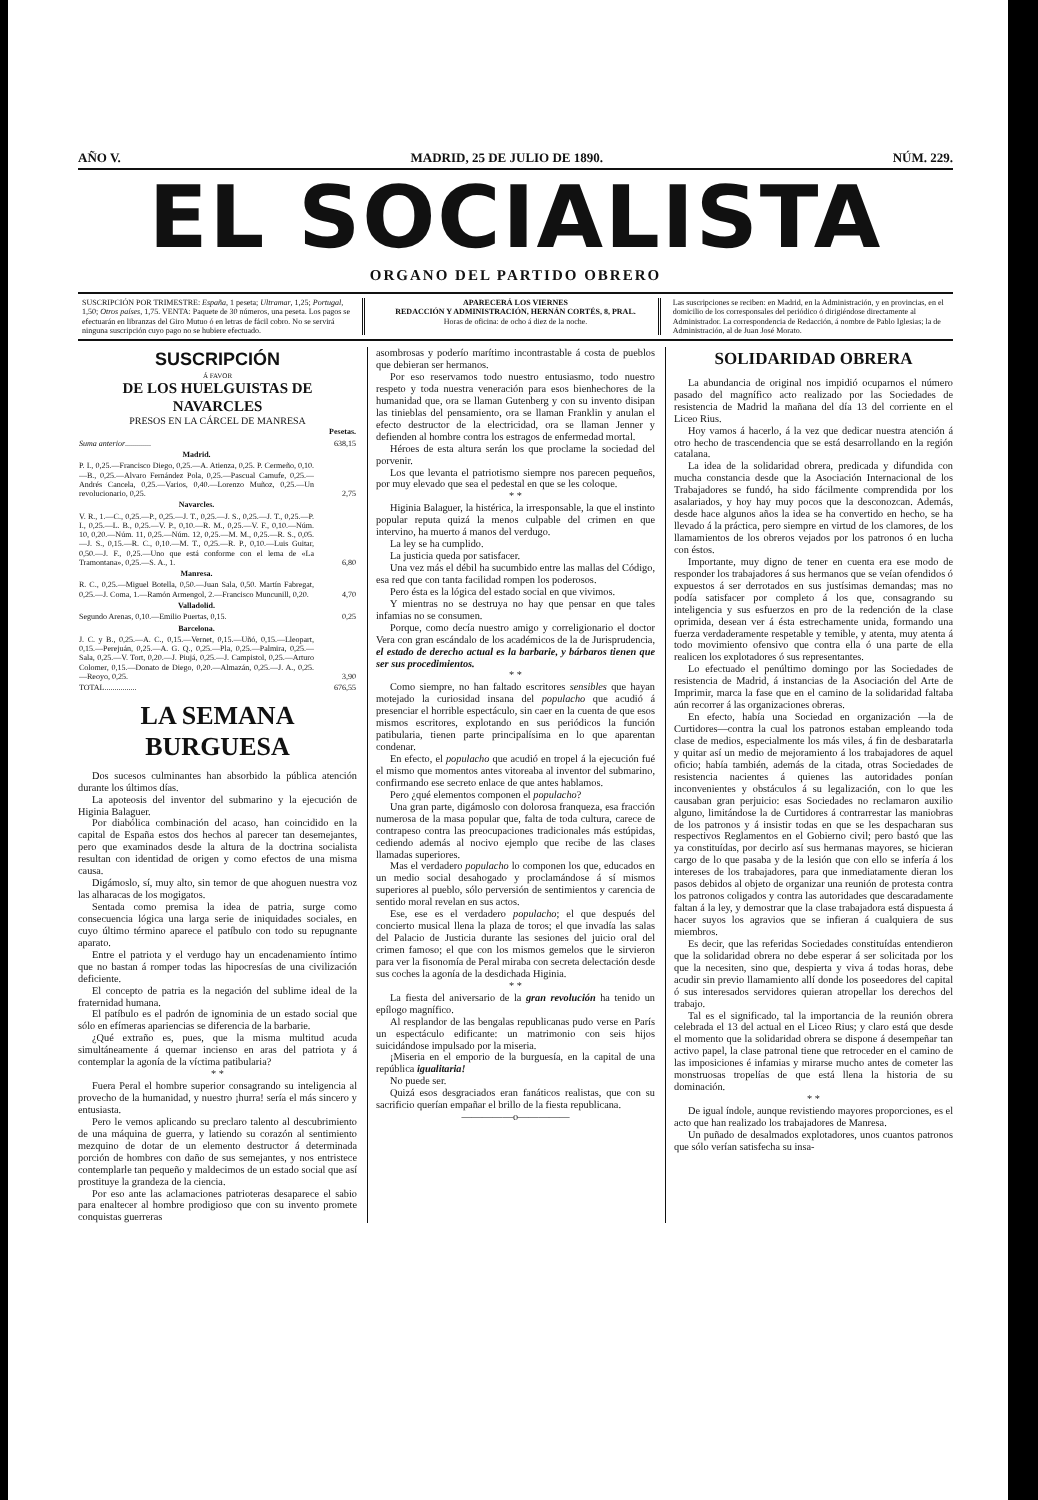AÑO V. MADRID, 25 DE JULIO DE 1890. NÚM. 229.
EL SOCIALISTA
ORGANO DEL PARTIDO OBRERO
SUSCRIPCIÓN POR TRIMESTRE: España, 1 peseta; Ultramar, 1,25; Portugal, 1,50; Otros países, 1,75. VENTA: Paquete de 30 números, una peseta. Los pagos se efectuarán en libranzas del Giro Mutuo ó en letras de fácil cobro. No se servirá ninguna suscripción cuyo pago no se hubiere efectuado.
APARECERÁ LOS VIERNES
REDACCIÓN Y ADMINISTRACIÓN, HERNÁN CORTÉS, 8, PRAL.
Horas de oficina: de ocho á diez de la noche.
Las suscripciones se reciben: en Madrid, en la Administración, y en provincias, en el domicilio de los corresponsales del periódico ó dirigiéndose directamente al Administrador. La correspondencia de Redacción, á nombre de Pablo Iglesias; la de Administración, al de Juan José Morato.
SUSCRIPCIÓN
Á FAVOR
DE LOS HUELGUISTAS DE NAVARCLES
PRESOS EN LA CÁRCEL DE MANRESA
| | Pesetas. |
| --- | --- |
| Suma anterior ............. | 638,15 |
| Madrid. | |
| P. I., 0,25.—Francisco Diego, 0,25.—A. Atienza, 0,25. P. Cermeño, 0,10.—B., 0,25.—Alvaro Fernández Pola, 0,25.—Pascual Camufe, 0,25.—Andrés Cancela, 0,25.—Varios, 0,40.—Lorenzo Muñoz, 0,25.—Un revolucionario, 0,25. | 2,75 |
| Navarcles. | |
| V. R., 1.—C., 0,25.—P., 0,25.—J. T., 0,25.—J. S., 0,25.—J. T., 0,25.—P. I., 0,25.—L. B., 0,25.—V. P., 0,10.—R. M., 0,25.—V. F., 0,10.—Núm. 10, 0,20.—Núm. 11, 0,25.—Núm. 12, 0,25.—M. M., 0,25.—R. S., 0,05.—J. S., 0,15.—R. C., 0,10.—M. T., 0,25.—R. P., 0,10.—Luis Guitar, 0,50.—J. F., 0,25.—Uno que está conforme con el lema de «La Tramontana», 0,25.—S. A., 1. | 6,80 |
| Manresa. | |
| R. C., 0,25.—Miguel Botella, 0,50.—Juan Sala, 0,50. Martín Fabregat, 0,25.—J. Coma, 1.—Ramón Armengol, 2.—Francisco Muncunill, 0,20. | 4,70 |
| Valladolid. | |
| Segundo Arenas, 0,10.—Emilio Puertas, 0,15. | 0,25 |
| Barcelona. | |
| J. C. y B., 0,25.—A. C., 0,15.—Vernet, 0,15.—Uñó, 0,15.—Lleopart, 0,15.—Perejuán, 0,25.—A. G. Q., 0,25.—Pla, 0,25.—Palmira, 0,25.—Sala, 0,25.—V. Tort, 0,20.—J. Piujá, 0,25.—J. Campistol, 0,25.—Arturo Colomer, 0,15.—Donato de Diego, 0,20.—Almazán, 0,25.—J. A., 0,25.—Reoyo, 0,25. | 3,90 |
| TOTAL................ | 676,55 |
LA SEMANA BURGUESA
Dos sucesos culminantes han absorbido la pública atención durante los últimos días.
La apoteosis del inventor del submarino y la ejecución de Higinia Balaguer.
Por diabólica combinación del acaso, han coincidido en la capital de España estos dos hechos al parecer tan desemejantes, pero que examinados desde la altura de la doctrina socialista resultan con identidad de origen y como efectos de una misma causa.
Digámoslo, sí, muy alto, sin temor de que ahoguen nuestra voz las alharacas de los mogigatos.
Sentada como premisa la idea de patria, surge como consecuencia lógica una larga serie de iniquidades sociales, en cuyo último término aparece el patíbulo con todo su repugnante aparato.
Entre el patriota y el verdugo hay un encadenamiento íntimo que no bastan á romper todas las hipocresías de una civilización deficiente.
El concepto de patria es la negación del sublime ideal de la fraternidad humana.
El patíbulo es el padrón de ignominia de un estado social que sólo en efímeras apariencias se diferencia de la barbarie.
¿Qué extraño es, pues, que la misma multitud acuda simultáneamente á quemar incienso en aras del patriota y á contemplar la agonía de la víctima patibularia?
* *
Fuera Peral el hombre superior consagrando su inteligencia al provecho de la humanidad, y nuestro ¡hurra! sería el más sincero y entusiasta.
Pero le vemos aplicando su preclaro talento al descubrimiento de una máquina de guerra, y latiendo su corazón al sentimiento mezquino de dotar de un elemento destructor á determinada porción de hombres con daño de sus semejantes, y nos entristece contemplarle tan pequeño y maldecimos de un estado social que así prostituye la grandeza de la ciencia.
Por eso ante las aclamaciones patrioteras desaparece el sabio para enaltecer al hombre prodigioso que con su invento promete conquistas guerreras
asombrosas y poderío marítimo incontrastable á costa de pueblos que debieran ser hermanos.
Por eso reservamos todo nuestro entusiasmo, todo nuestro respeto y toda nuestra veneración para esos bienhechores de la humanidad que, ora se llaman Gutenberg y con su invento disipan las tinieblas del pensamiento, ora se llaman Franklin y anulan el efecto destructor de la electricidad, ora se llaman Jenner y defienden al hombre contra los estragos de enfermedad mortal.
Héroes de esta altura serán los que proclame la sociedad del porvenir.
Los que levanta el patriotismo siempre nos parecen pequeños, por muy elevado que sea el pedestal en que se les coloque.
* *
Higinia Balaguer, la histérica, la irresponsable, la que el instinto popular reputa quizá la menos culpable del crimen en que intervino, ha muerto á manos del verdugo.
La ley se ha cumplido.
La justicia queda por satisfacer.
Una vez más el débil ha sucumbido entre las mallas del Código, esa red que con tanta facilidad rompen los poderosos.
Pero ésta es la lógica del estado social en que vivimos.
Y mientras no se destruya no hay que pensar en que tales infamias no se consumen.
Porque, como decía nuestro amigo y correligionario el doctor Vera con gran escándalo de los académicos de la de Jurisprudencia, el estado de derecho actual es la barbarie, y bárbaros tienen que ser sus procedimientos.
* *
Como siempre, no han faltado escritores sensibles que hayan motejado la curiosidad insana del populacho que acudió á presenciar el horrible espectáculo, sin caer en la cuenta de que esos mismos escritores, explotando en sus periódicos la función patibularia, tienen parte principalísima en lo que aparentan condenar.
En efecto, el populacho que acudió en tropel á la ejecución fué el mismo que momentos antes vitoreaba al inventor del submarino, confirmando ese secreto enlace de que antes hablamos.
Pero ¿qué elementos componen el populacho?
Una gran parte, digámoslo con dolorosa franqueza, esa fracción numerosa de la masa popular que, falta de toda cultura, carece de contrapeso contra las preocupaciones tradicionales más estúpidas, cediendo además al nocivo ejemplo que recibe de las clases llamadas superiores.
Mas el verdadero populacho lo componen los que, educados en un medio social desahogado y proclamándose á sí mismos superiores al pueblo, sólo perversión de sentimientos y carencia de sentido moral revelan en sus actos.
Ese, ese es el verdadero populacho; el que después del concierto musical llena la plaza de toros; el que invadía las salas del Palacio de Justicia durante las sesiones del juicio oral del crimen famoso; el que con los mismos gemelos que le sirvieron para ver la fisonomía de Peral miraba con secreta delectación desde sus coches la agonía de la desdichada Higinia.
* *
La fiesta del aniversario de la gran revolución ha tenido un epílogo magnífico.
Al resplandor de las bengalas republicanas pudo verse en París un espectáculo edificante: un matrimonio con seis hijos suicidándose impulsado por la miseria.
¡Miseria en el emporio de la burguesía, en la capital de una república igualitaria!
No puede ser.
Quizá esos desgraciados eran fanáticos realistas, que con su sacrificio querían empañar el brillo de la fiesta republicana.
—————o—————
SOLIDARIDAD OBRERA
La abundancia de original nos impidió ocuparnos el número pasado del magnífico acto realizado por las Sociedades de resistencia de Madrid la mañana del día 13 del corriente en el Liceo Rius.
Hoy vamos á hacerlo, á la vez que dedicar nuestra atención á otro hecho de trascendencia que se está desarrollando en la región catalana.
La idea de la solidaridad obrera, predicada y difundida con mucha constancia desde que la Asociación Internacional de los Trabajadores se fundó, ha sido fácilmente comprendida por los asalariados, y hoy hay muy pocos que la desconozcan. Además, desde hace algunos años la idea se ha convertido en hecho, se ha llevado á la práctica, pero siempre en virtud de los clamores, de los llamamientos de los obreros vejados por los patronos ó en lucha con éstos.
Importante, muy digno de tener en cuenta era ese modo de responder los trabajadores á sus hermanos que se veían ofendidos ó expuestos á ser derrotados en sus justísimas demandas; mas no podía satisfacer por completo á los que, consagrando su inteligencia y sus esfuerzos en pro de la redención de la clase oprimida, desean ver á ésta estrechamente unida, formando una fuerza verdaderamente respetable y temible, y atenta, muy atenta á todo movimiento ofensivo que contra ella ó una parte de ella realicen los explotadores ó sus representantes.
Lo efectuado el penúltimo domingo por las Sociedades de resistencia de Madrid, á instancias de la Asociación del Arte de Imprimir, marca la fase que en el camino de la solidaridad faltaba aún recorrer á las organizaciones obreras.
En efecto, había una Sociedad en organización —la de Curtidores—contra la cual los patronos estaban empleando toda clase de medios, especialmente los más viles, á fin de desbaratarla y quitar así un medio de mejoramiento á los trabajadores de aquel oficio; había también, además de la citada, otras Sociedades de resistencia nacientes á quienes las autoridades ponían inconvenientes y obstáculos á su legalización, con lo que les causaban gran perjuicio: esas Sociedades no reclamaron auxilio alguno, limitándose la de Curtidores á contrarrestar las maniobras de los patronos y á insistir todas en que se les despacharan sus respectivos Reglamentos en el Gobierno civil; pero bastó que las ya constituídas, por decirlo así sus hermanas mayores, se hicieran cargo de lo que pasaba y de la lesión que con ello se infería á los intereses de los trabajadores, para que inmediatamente dieran los pasos debidos al objeto de organizar una reunión de protesta contra los patronos coligados y contra las autoridades que descaradamente faltan á la ley, y demostrar que la clase trabajadora está dispuesta á hacer suyos los agravios que se infieran á cualquiera de sus miembros.
Es decir, que las referidas Sociedades constituídas entendieron que la solidaridad obrera no debe esperar á ser solicitada por los que la necesiten, sino que, despierta y viva á todas horas, debe acudir sin previo llamamiento allí donde los poseedores del capital ó sus interesados servidores quieran atropellar los derechos del trabajo.
Tal es el significado, tal la importancia de la reunión obrera celebrada el 13 del actual en el Liceo Rius; y claro está que desde el momento que la solidaridad obrera se dispone á desempeñar tan activo papel, la clase patronal tiene que retroceder en el camino de las imposiciones é infamias y mirarse mucho antes de cometer las monstruosas tropelías de que está llena la historia de su dominación.
* *
De igual índole, aunque revistiendo mayores proporciones, es el acto que han realizado los trabajadores de Manresa.
Un puñado de desalmados explotadores, unos cuantos patronos que sólo verían satisfecha su insa-